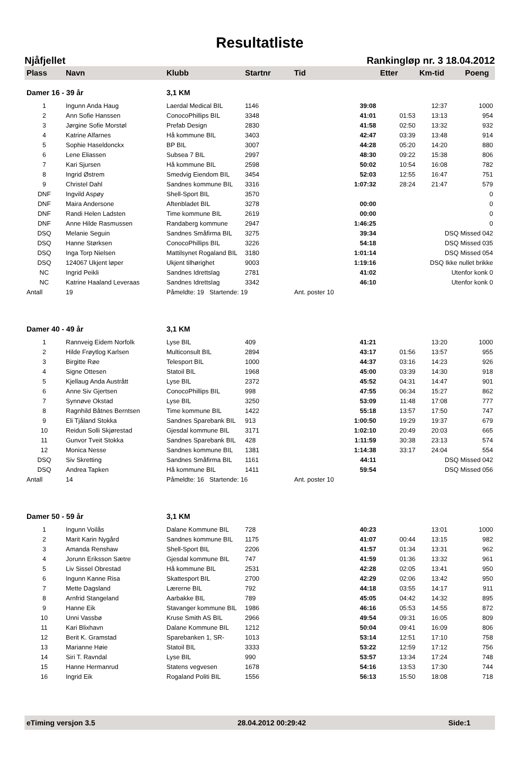Resultatliste
Njåfjellet Rankingløp nr. 3 18.04.2012
| Plass | Navn | Klubb | Startnr | Tid | Etter | Km-tid | | Poeng |
| --- | --- | --- | --- | --- | --- | --- | --- | --- |
| Damer 16 - 39 år | | 3,1 KM | | | | | | |
| 1 | Ingunn Anda Haug | Laerdal Medical BIL | 1146 | 39:08 | | 12:37 | | 1000 |
| 2 | Ann Sofie Hanssen | ConocoPhillips BIL | 3348 | 41:01 | 01:53 | 13:13 | | 954 |
| 3 | Jørgine Sofie Morstøl | Prefab Design | 2830 | 41:58 | 02:50 | 13:32 | | 932 |
| 4 | Katrine Alfarnes | Hå kommune BIL | 3403 | 42:47 | 03:39 | 13:48 | | 914 |
| 5 | Sophie Haseldonckx | BP BIL | 3007 | 44:28 | 05:20 | 14:20 | | 880 |
| 6 | Lene Eliassen | Subsea 7 BIL | 2997 | 48:30 | 09:22 | 15:38 | | 806 |
| 7 | Kari Sjursen | Hå kommune BIL | 2598 | 50:02 | 10:54 | 16:08 | | 782 |
| 8 | Ingrid Østrem | Smedvig Eiendom BIL | 3454 | 52:03 | 12:55 | 16:47 | | 751 |
| 9 | Christel Dahl | Sandnes kommune BIL | 3316 | 1:07:32 | 28:24 | 21:47 | | 579 |
| DNF | Ingvild Aspøy | Shell-Sport BIL | 3570 | | | | | 0 |
| DNF | Maira Andersone | Aftenbladet BIL | 3278 | 00:00 | | | | 0 |
| DNF | Randi Helen Ladsten | Time kommune BIL | 2619 | 00:00 | | | | 0 |
| DNF | Anne Hilde Rasmussen | Randaberg kommune | 2947 | 1:46:25 | | | | 0 |
| DSQ | Melanie Seguin | Sandnes Småfirma BIL | 3275 | 39:34 | | DSQ Missed 042 | | |
| DSQ | Hanne Størksen | ConocoPhillips BIL | 3226 | 54:18 | | DSQ Missed 035 | | |
| DSQ | Inga Torp Nielsen | Mattilsynet Rogaland BIL | 3180 | 1:01:14 | | DSQ Missed 054 | | |
| DSQ | 124067 Ukjent løper | Ukjent tilhørighet | 9003 | 1:19:16 | DSQ Ikke nullet brikke | | | |
| NC | Ingrid Peikli | Sandnes Idrettslag | 2781 | 41:02 | | Utenfor konk 0 | | |
| NC | Katrine Haaland Leveraas | Sandnes Idrettslag | 3342 | 46:10 | | Utenfor konk 0 | | |
| Antall | 19 | Påmeldte: 19 Startende: 19 | | Ant. poster 10 | | | | |
| Damer 40 - 49 år | | 3,1 KM | | | | | | |
| 1 | Rannveig Eidem Norfolk | Lyse BIL | 409 | 41:21 | | 13:20 | | 1000 |
| 2 | Hilde Frøytlog Karlsen | Multiconsult BIL | 2894 | 43:17 | 01:56 | 13:57 | | 955 |
| 3 | Birgitte Røe | Telesport BIL | 1000 | 44:37 | 03:16 | 14:23 | | 926 |
| 4 | Signe Ottesen | Statoil BIL | 1968 | 45:00 | 03:39 | 14:30 | | 918 |
| 5 | Kjellaug Anda Austrått | Lyse BIL | 2372 | 45:52 | 04:31 | 14:47 | | 901 |
| 6 | Anne Siv Gjertsen | ConocoPhillips BIL | 998 | 47:55 | 06:34 | 15:27 | | 862 |
| 7 | Synnøve Okstad | Lyse BIL | 3250 | 53:09 | 11:48 | 17:08 | | 777 |
| 8 | Ragnhild Båtnes Berntsen | Time kommune BIL | 1422 | 55:18 | 13:57 | 17:50 | | 747 |
| 9 | Eli Tjåland Stokka | Sandnes Sparebank BIL | 913 | 1:00:50 | 19:29 | 19:37 | | 679 |
| 10 | Reidun Solli Skjørestad | Gjesdal kommune BIL | 3171 | 1:02:10 | 20:49 | 20:03 | | 665 |
| 11 | Gunvor Tveit Stokka | Sandnes Sparebank BIL | 428 | 1:11:59 | 30:38 | 23:13 | | 574 |
| 12 | Monica Nesse | Sandnes kommune BIL | 1381 | 1:14:38 | 33:17 | 24:04 | | 554 |
| DSQ | Siv Skretting | Sandnes Småfirma BIL | 1161 | 44:11 | | DSQ Missed 042 | | |
| DSQ | Andrea Tapken | Hå kommune BIL | 1411 | 59:54 | | DSQ Missed 056 | | |
| Antall | 14 | Påmeldte: 16 Startende: 16 | | Ant. poster 10 | | | | |
| Damer 50 - 59 år | | 3,1 KM | | | | | | |
| 1 | Ingunn Voilås | Dalane Kommune BIL | 728 | 40:23 | | 13:01 | | 1000 |
| 2 | Marit Karin Nygård | Sandnes kommune BIL | 1175 | 41:07 | 00:44 | 13:15 | | 982 |
| 3 | Amanda Renshaw | Shell-Sport BIL | 2206 | 41:57 | 01:34 | 13:31 | | 962 |
| 4 | Jorunn Eriksson Sætre | Gjesdal kommune BIL | 747 | 41:59 | 01:36 | 13:32 | | 961 |
| 5 | Liv Sissel Obrestad | Hå kommune BIL | 2531 | 42:28 | 02:05 | 13:41 | | 950 |
| 6 | Ingunn Kanne Risa | Skattesport BIL | 2700 | 42:29 | 02:06 | 13:42 | | 950 |
| 7 | Mette Dagsland | Lærerne BIL | 792 | 44:18 | 03:55 | 14:17 | | 911 |
| 8 | Arnfrid Stangeland | Aarbakke BIL | 789 | 45:05 | 04:42 | 14:32 | | 895 |
| 9 | Hanne Eik | Stavanger kommune BIL | 1986 | 46:16 | 05:53 | 14:55 | | 872 |
| 10 | Unni Vassbø | Kruse Smith AS BIL | 2966 | 49:54 | 09:31 | 16:05 | | 809 |
| 11 | Kari Blixhavn | Dalane Kommune BIL | 1212 | 50:04 | 09:41 | 16:09 | | 806 |
| 12 | Berit K. Gramstad | Sparebanken 1, SR- | 1013 | 53:14 | 12:51 | 17:10 | | 758 |
| 13 | Marianne Høie | Statoil BIL | 3333 | 53:22 | 12:59 | 17:12 | | 756 |
| 14 | Siri T. Ravndal | Lyse BIL | 990 | 53:57 | 13:34 | 17:24 | | 748 |
| 15 | Hanne Hermanrud | Statens vegvesen | 1678 | 54:16 | 13:53 | 17:30 | | 744 |
| 16 | Ingrid Eik | Rogaland Politi BIL | 1556 | 56:13 | 15:50 | 18:08 | | 718 |
eTiming versjon 3.5 28.04.2012 00:29:42 Side:1